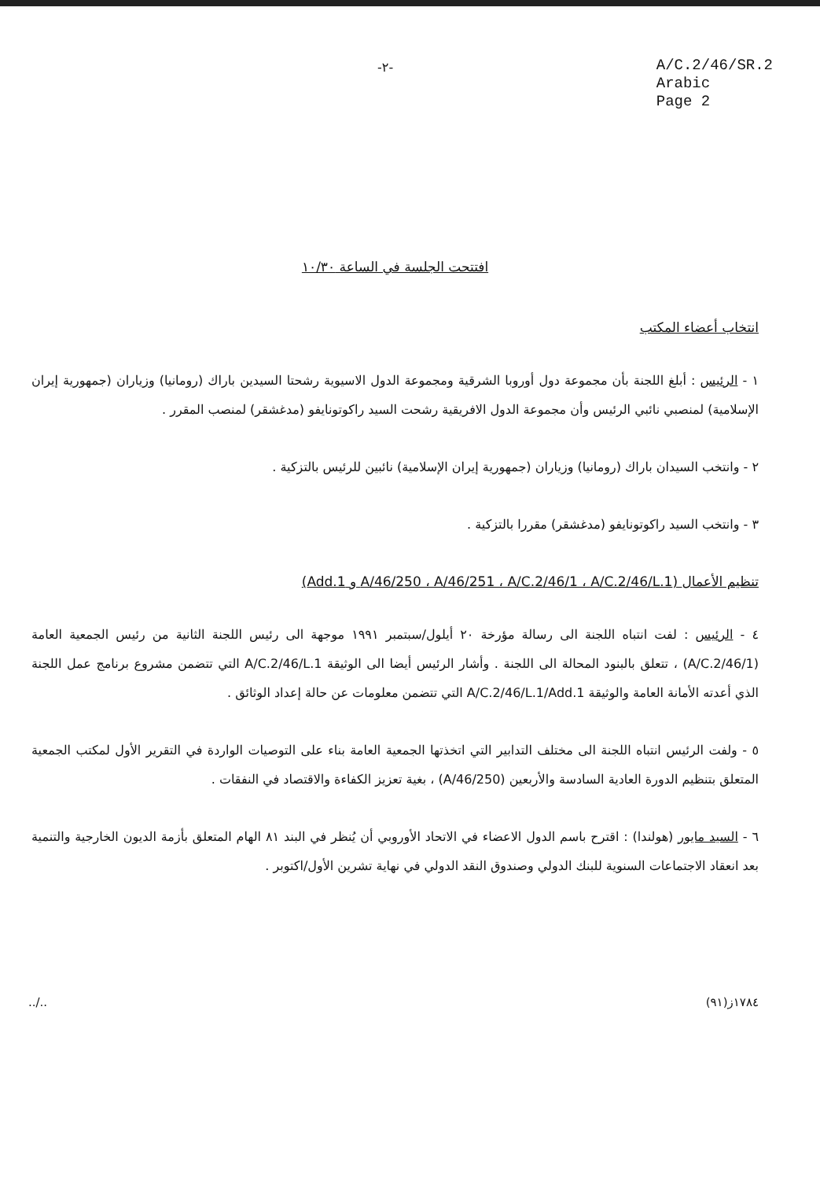-٢-
A/C.2/46/SR.2
Arabic
Page 2
افتتحت الجلسة في الساعة ١٠/٣٠
انتخاب أعضاء المكتب
١ - الرئيس : أبلغ اللجنة بأن مجموعة دول أوروبا الشرقية ومجموعة الدول الاسيوية رشحتا السيدين باراك (رومانيا) وزياران (جمهورية إيران الإسلامية) لمنصبي نائبي الرئيس وأن مجموعة الدول الافريقية رشحت السيد راكوتونايفو (مدغشقر) لمنصب المقرر .
٢ - وانتخب السيدان باراك (رومانيا) وزياران (جمهورية إيران الإسلامية) نائبين للرئيس بالتزكية .
٣ - وانتخب السيد راكوتونايفو (مدغشقر) مقررا بالتزكية .
تنظيم الأعمال (A/46/250 ، A/46/251 ، A/C.2/46/1 ، A/C.2/46/L.1 و Add.1)
٤ - الرئيس : لفت انتباه اللجنة الى رسالة مؤرخة ٢٠ أيلول/سبتمبر ١٩٩١ موجهة الى رئيس اللجنة الثانية من رئيس الجمعية العامة (A/C.2/46/1) ، تتعلق بالبنود المحالة الى اللجنة . وأشار الرئيس أيضا الى الوثيقة A/C.2/46/L.1 التي تتضمن مشروع برنامج عمل اللجنة الذي أعدته الأمانة العامة والوثيقة A/C.2/46/L.1/Add.1 التي تتضمن معلومات عن حالة إعداد الوثائق .
٥ - ولفت الرئيس انتباه اللجنة الى مختلف التدابير التي اتخذتها الجمعية العامة بناء على التوصيات الواردة في التقرير الأول لمكتب الجمعية المتعلق بتنظيم الدورة العادية السادسة والأربعين (A/46/250) ، بغية تعزيز الكفاءة والاقتصاد في النفقات .
٦ - السيد مايور (هولندا) : اقترح باسم الدول الاعضاء في الاتحاد الأوروبي أن يُنظر في البند ٨١ الهام المتعلق بأزمة الديون الخارجية والتنمية بعد انعقاد الاجتماعات السنوية للبنك الدولي وصندوق النقد الدولي في نهاية تشرين الأول/اكتوبر .
../.. ١٧٨٤ز(٩١)